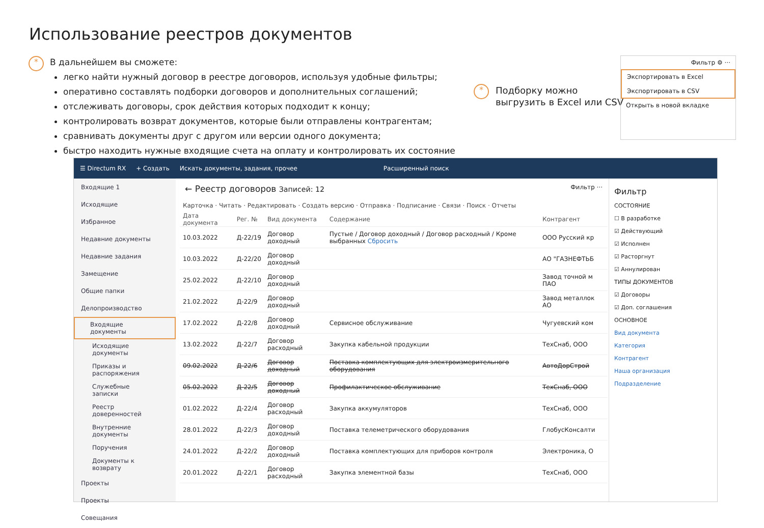Использование реестров документов
*
В дальнейшем вы сможете:
легко найти нужный договор в реестре договоров, используя удобные фильтры;
оперативно составлять подборки договоров и дополнительных соглашений;
отслеживать договоры, срок действия которых подходит к концу;
контролировать возврат документов, которые были отправлены контрагентам;
сравнивать документы друг с другом или версии одного документа;
быстро находить нужные входящие счета на оплату и контролировать их состояние
*
Подборку можно
выгрузить в Excel или CSV
Фильтр ⚙ ···
Экспортировать в Excel
Экспортировать в CSV
Открыть в новой вкладке
☰ Directum RX + Создать Искать документы, задания, прочее Расширенный поиск
Входящие 1
Исходящие
Избранное
Недавние документы
Недавние задания
Замещение
Общие папки
Делопроизводство
Входящие документы
Исходящие документы
Приказы и распоряжения
Служебные записки
Реестр доверенностей
Внутренние документы
Поручения
Документы к возврату
Проекты
Проекты
Совещания
← Реестр договоров Записей: 12 Фильтр ···
Карточка · Читать · Редактировать · Создать версию · Отправка · Подписание · Связи · Поиск · Отчеты
| Дата документа | Рег. № | Вид документа | Содержание | Контрагент |
| --- | --- | --- | --- | --- |
| 10.03.2022 | Д-22/19 | Договор доходный | Пустые / Договор доходный / Договор расходный / Кроме выбранных Сбросить | ООО Русский кр |
| 10.03.2022 | Д-22/20 | Договор доходный | | АО "ГАЗНЕФТЬБ |
| 25.02.2022 | Д-22/10 | Договор доходный | | Завод точной м ПАО |
| 21.02.2022 | Д-22/9 | Договор доходный | | Завод металлок АО |
| 17.02.2022 | Д-22/8 | Договор доходный | Сервисное обслуживание | Чугуевский ком |
| 13.02.2022 | Д-22/7 | Договор расходный | Закупка кабельной продукции | ТехСнаб, ООО |
| 09.02.2022 | Д-22/6 | Договор доходный | Поставка комплектующих для электроизмерительного оборудования | АвтоДорСтрой |
| 05.02.2022 | Д-22/5 | Договор доходный | Профилактическое обслуживание | ТехСнаб, ООО |
| 01.02.2022 | Д-22/4 | Договор расходный | Закупка аккумуляторов | ТехСнаб, ООО |
| 28.01.2022 | Д-22/3 | Договор доходный | Поставка телеметрического оборудования | ГлобусКонсалти |
| 24.01.2022 | Д-22/2 | Договор доходный | Поставка комплектующих для приборов контроля | Электроника, О |
| 20.01.2022 | Д-22/1 | Договор расходный | Закупка элементной базы | ТехСнаб, ООО |
Фильтр
СОСТОЯНИЕ
☐ В разработке
☑ Действующий
☑ Исполнен
☑ Расторгнут
☑ Аннулирован
ТИПЫ ДОКУМЕНТОВ
☑ Договоры
☑ Доп. соглашения
ОСНОВНОЕ
Вид документа
Категория
Контрагент
Наша организация
Подразделение